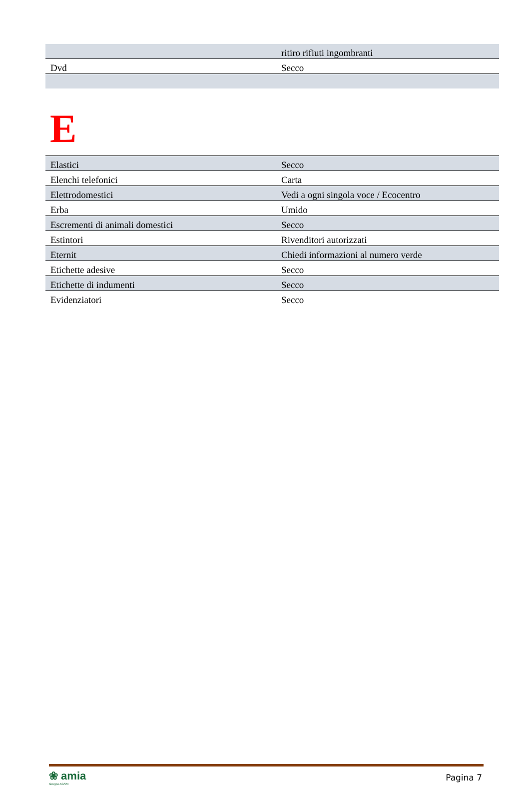| | ritiro rifiuti ingombranti |
| Dvd | Secco |
E
| Elastici | Secco |
| Elenchi telefonici | Carta |
| Elettrodomestici | Vedi a ogni singola voce / Ecocentro |
| Erba | Umido |
| Escrementi di animali domestici | Secco |
| Estintori | Rivenditori autorizzati |
| Eternit | Chiedi informazioni al numero verde |
| Etichette adesive | Secco |
| Etichette di indumenti | Secco |
| Evidenziatori | Secco |
❀ amia
Gruppo AGSM
Pagina 7